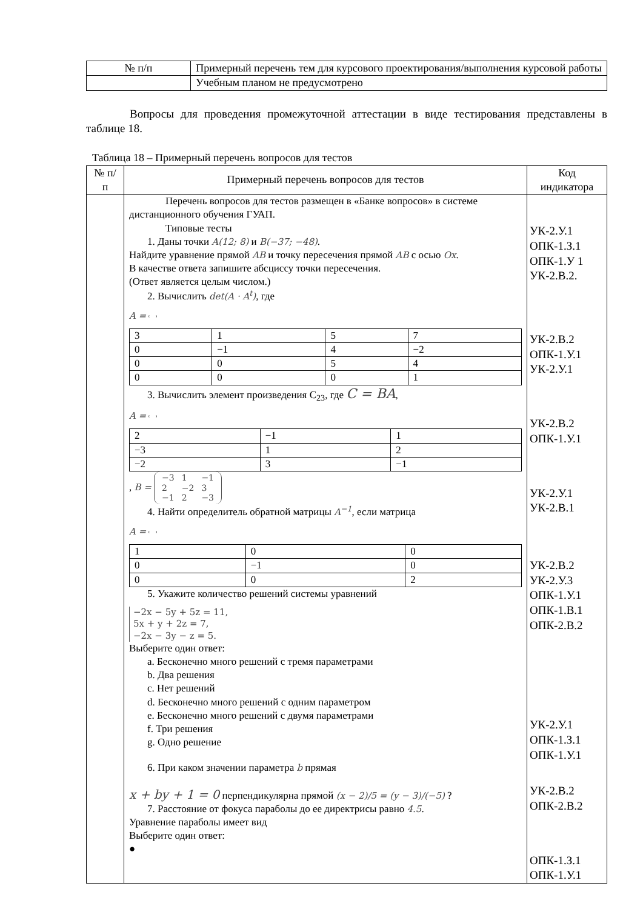| № п/п | Примерный перечень тем для курсового проектирования/выполнения курсовой работы |
| --- | --- |
| | Учебным планом не предусмотрено |
Вопросы для проведения промежуточной аттестации в виде тестирования представлены в таблице 18.
Таблица 18 – Примерный перечень вопросов для тестов
| № п/п | Примерный перечень вопросов для тестов | Код индикатора |
| --- | --- | --- |
| | Перечень вопросов для тестов размещен в «Банке вопросов» в системе дистанционного обучения ГУАП. Типовые тесты 1. Даны точки A(12; 8) и B(−37; −48) . Найдите уравнение прямой AB и точку пересечения прямой AB с осью Ox . В качестве ответа запишите абсциссу точки пересечения. (Ответ является целым числом.) 2. Вычислить det(A · A<sup>t</sup>) , где A = / 3 / 1 / 5 / 7 / / 0 / −1 / 4 / −2 / / 0 / 0 / 5 / 4 / / 0 / 0 / 0 / 1 / 3. Вычислить элемент произведения C<sub>23</sub>, где C = BA , A = / 2 / −1 / 1 / / −3 / 1 / 2 / / −2 / 3 / −1 / , B = / −3 / 1 / −1 / / 2 / −2 / 3 / / −1 / 2 / −3 / 4. Найти определитель обратной матрицы A<sup>−1</sup> , если матрица A = / 1 / 0 / 0 / / 0 / −1 / 0 / / 0 / 0 / 2 / 5. Укажите количество решений системы уравнений −2x − 5y + 5z = 11, 5x + y + 2z = 7, −2x − 3y − z = 5. Выберите один ответ: a. Бесконечно много решений с тремя параметрами b. Два решения c. Нет решений d. Бесконечно много решений с одним параметром e. Бесконечно много решений с двумя параметрами f. Три решения g. Одно решение 6. При каком значении параметра b прямая x + by + 1 = 0 перпендикулярна прямой (x − 2)/5 = (y − 3)/(−5) ? 7. Расстояние от фокуса параболы до ее директрисы равно 4.5 . Уравнение параболы имеет вид Выберите один ответ: ● | УК-2.У.1 ОПК-1.З.1 ОПК-1.У 1 УК-2.В.2. УК-2.В.2 ОПК-1.У.1 УК-2.У.1 УК-2.В.2 ОПК-1.У.1 УК-2.У.1 УК-2.В.1 УК-2.В.2 УК-2.У.3 ОПК-1.У.1 ОПК-1.В.1 ОПК-2.В.2 УК-2.У.1 ОПК-1.З.1 ОПК-1.У.1 УК-2.В.2 ОПК-2.В.2 ОПК-1.З.1 ОПК-1.У.1 |